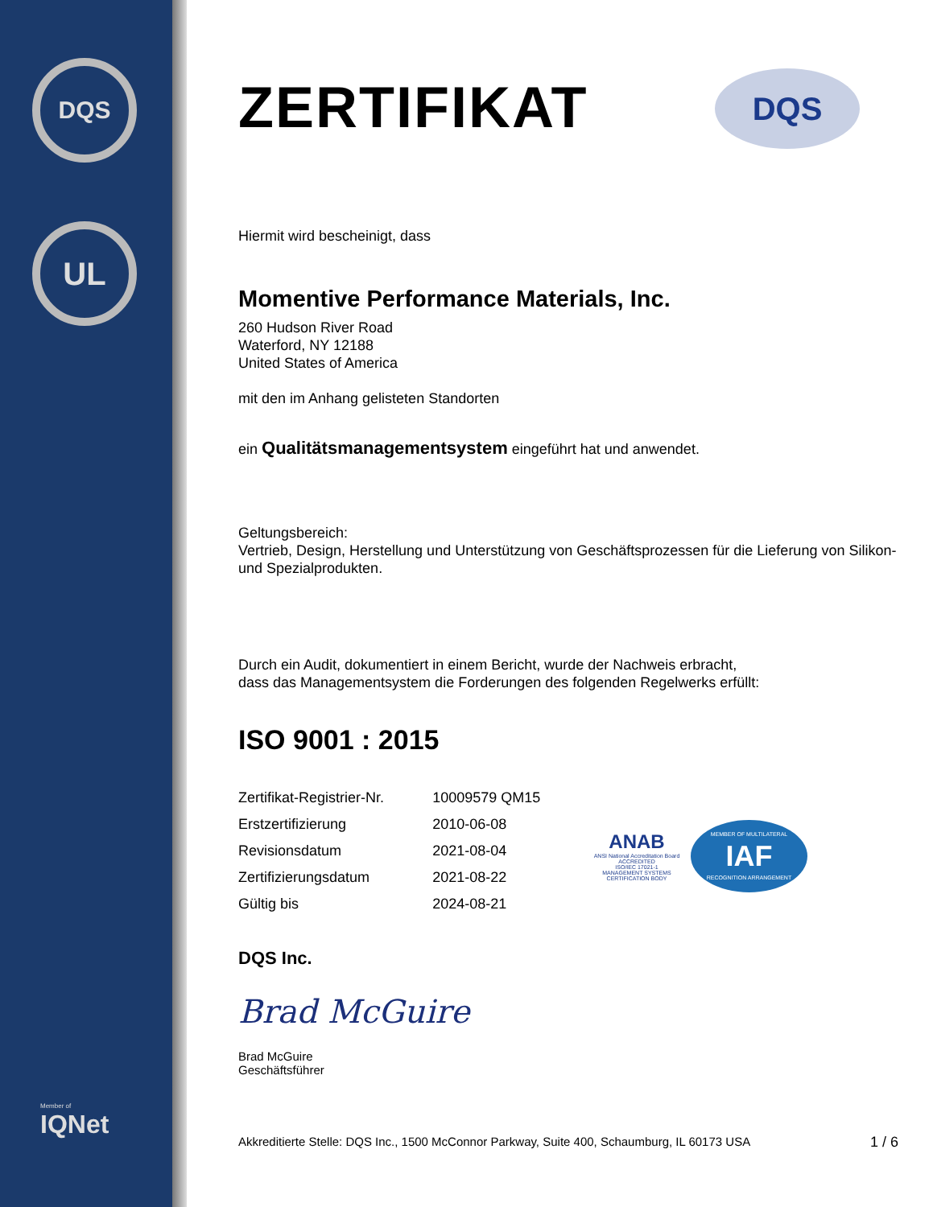DQS
UL
Member of
IQNet
DQS
ZERTIFIKAT
Hiermit wird bescheinigt, dass
Momentive Performance Materials, Inc.
260 Hudson River Road
Waterford, NY 12188
United States of America
mit den im Anhang gelisteten Standorten
ein Qualitätsmanagementsystem eingeführt hat und anwendet.
Geltungsbereich:
Vertrieb, Design, Herstellung und Unterstützung von Geschäftsprozessen für die Lieferung von Silikon- und Spezialprodukten.
Durch ein Audit, dokumentiert in einem Bericht, wurde der Nachweis erbracht,
dass das Managementsystem die Forderungen des folgenden Regelwerks erfüllt:
ISO 9001 : 2015
| Zertifikat-Registrier-Nr. | 10009579 QM15 |
| Erstzertifizierung | 2010-06-08 |
| Revisionsdatum | 2021-08-04 |
| Zertifizierungsdatum | 2021-08-22 |
| Gültig bis | 2024-08-21 |
ANAB
ANSI National Accreditation Board
ACCREDITED
ISO/IEC 17021-1
MANAGEMENT SYSTEMS CERTIFICATION BODY
MEMBER OF MULTILATERAL
IAF
RECOGNITION ARRANGEMENT
DQS Inc.
Brad McGuire
Brad McGuire
Geschäftsführer
Akkreditierte Stelle: DQS Inc., 1500 McConnor Parkway, Suite 400, Schaumburg, IL 60173 USA
1 / 6